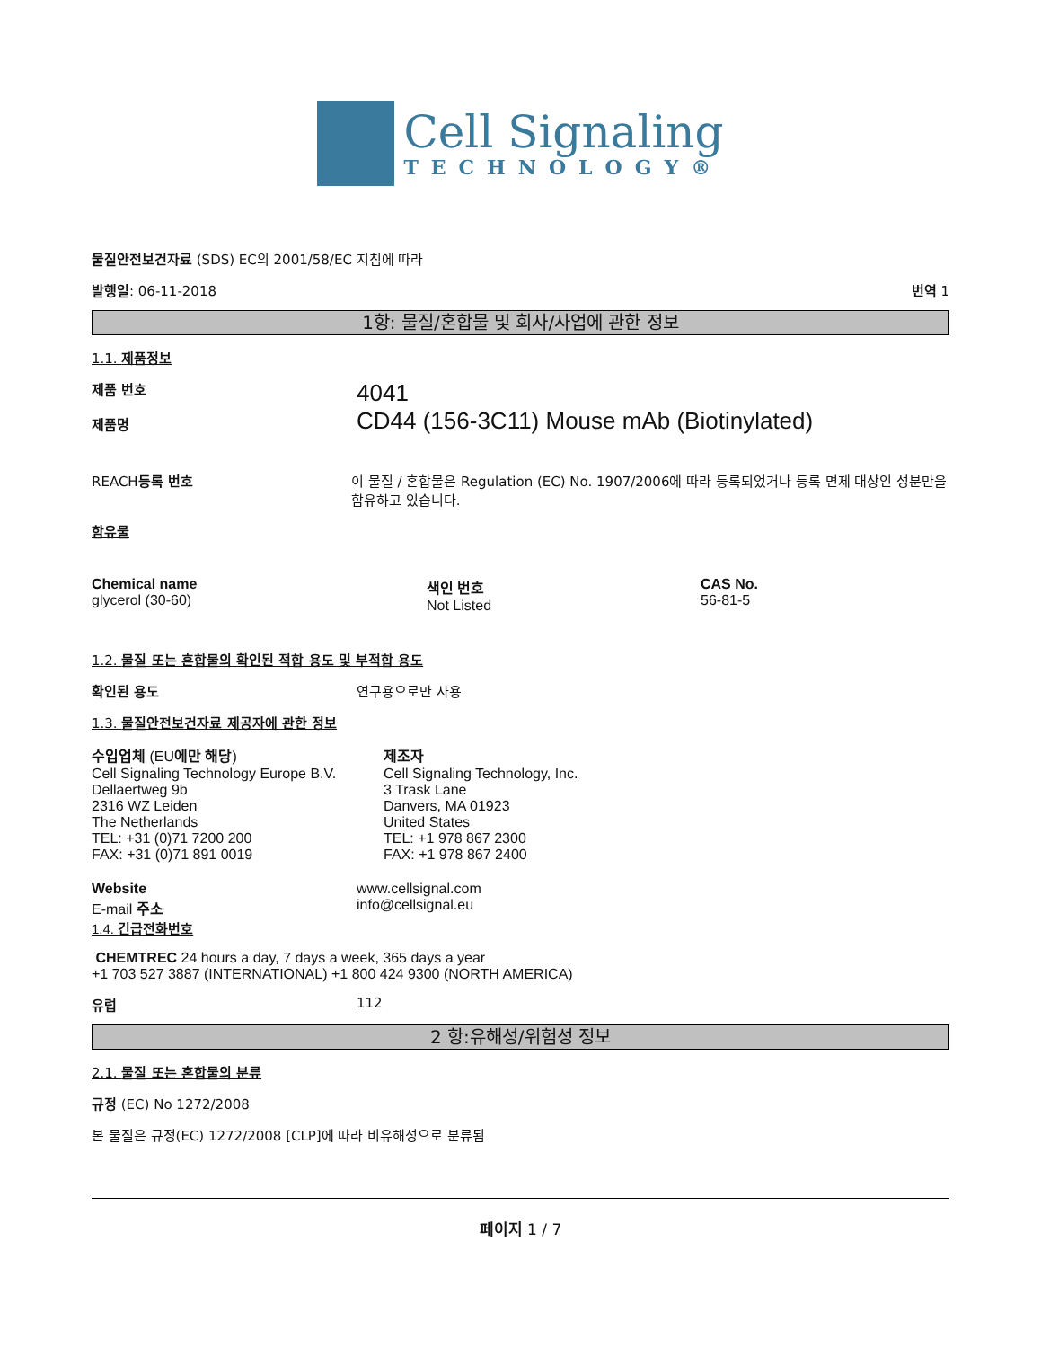Cell Signaling
TECHNOLOGY®
물질안전보건자료 (SDS) EC의 2001/58/EC 지침에 따라
발행일: 06-11-2018 번역 1
1항: 물질/혼합물 및 회사/사업에 관한 정보
1.1. 제품정보
제품 번호
제품명
4041
CD44 (156-3C11) Mouse mAb (Biotinylated)
REACH등록 번호 이 물질 / 혼합물은 Regulation (EC) No. 1907/2006에 따라 등록되었거나 등록 면제 대상인 성분만을 함유하고 있습니다.
함유물
Chemical name
glycerol (30-60)
색인 번호
Not Listed
CAS No.
56-81-5
1.2. 물질 또는 혼합물의 확인된 적합 용도 및 부적합 용도
확인된 용도 연구용으로만 사용
1.3. 물질안전보건자료 제공자에 관한 정보
수입업체 (EU에만 해당)
Cell Signaling Technology Europe B.V.
Dellaertweg 9b
2316 WZ Leiden
The Netherlands
TEL: +31 (0)71 7200 200
FAX: +31 (0)71 891 0019
제조자
Cell Signaling Technology, Inc.
3 Trask Lane
Danvers, MA 01923
United States
TEL: +1 978 867 2300
FAX: +1 978 867 2400
Website
E-mail 주소
1.4. 긴급전화번호
www.cellsignal.com
info@cellsignal.eu
CHEMTREC 24 hours a day, 7 days a week, 365 days a year
+1 703 527 3887 (INTERNATIONAL) +1 800 424 9300 (NORTH AMERICA)
유럽 112
2 항:유해성/위험성 정보
2.1. 물질 또는 혼합물의 분류
규정 (EC) No 1272/2008
본 물질은 규정(EC) 1272/2008 [CLP]에 따라 비유해성으로 분류됨
페이지 1 / 7